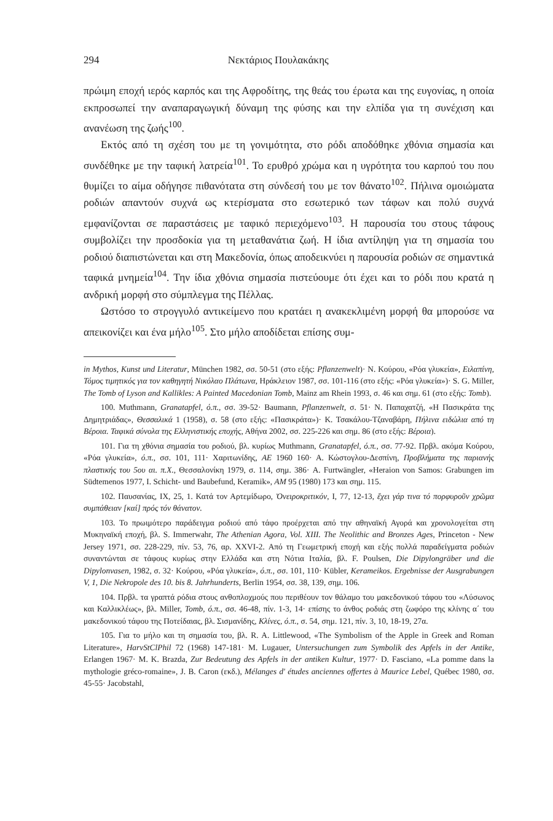294 Νεκτάριος Πουλακάκης
πρώιμη εποχή ιερός καρπός και της Αφροδίτης, της θεάς του έρωτα και της ευγονίας, η οποία εκπροσωπεί την αναπαραγωγική δύναμη της φύσης και την ελπίδα για τη συνέχιση και ανανέωση της ζωής<sup>100</sup>.
Εκτός από τη σχέση του με τη γονιμότητα, στο ρόδι αποδόθηκε χθόνια σημασία και συνδέθηκε με την ταφική λατρεία<sup>101</sup>. Το ερυθρό χρώμα και η υγρότητα του καρπού του που θυμίζει το αίμα οδήγησε πιθανότατα στη σύνδεσή του με τον θάνατο<sup>102</sup>. Πήλινα ομοιώματα ροδιών απαντούν συχνά ως κτερίσματα στο εσωτερικό των τάφων και πολύ συχνά εμφανίζονται σε παραστάσεις με ταφικό περιεχόμενο<sup>103</sup>. Η παρουσία του στους τάφους συμβολίζει την προσδοκία για τη μεταθανάτια ζωή. Η ίδια αντίληψη για τη σημασία του ροδιού διαπιστώνεται και στη Μακεδονία, όπως αποδεικνύει η παρουσία ροδιών σε σημαντικά ταφικά μνημεία<sup>104</sup>. Την ίδια χθόνια σημασία πιστεύουμε ότι έχει και το ρόδι που κρατά η ανδρική μορφή στο σύμπλεγμα της Πέλλας.
Ωστόσο το στρογγυλό αντικείμενο που κρατάει η ανακεκλιμένη μορφή θα μπορούσε να απεικονίζει και ένα μήλο<sup>105</sup>. Στο μήλο αποδίδεται επίσης συμ-
in Mythos, Kunst und Literatur, München 1982, σσ. 50-51 (στο εξής: Pflanzenwelt)· N. Κούρου, «Ρόα γλυκεία», Ειλαπίνη, Τόμος τιμητικός για τον καθηγητή Νικόλαο Πλάτωνα, Ηράκλειον 1987, σσ. 101-116 (στο εξής: «Ρόα γλυκεία»)· S. G. Miller, The Tomb of Lyson and Kallikles: A Painted Macedonian Tomb, Mainz am Rhein 1993, σ. 46 και σημ. 61 (στο εξής: Tomb).
100. Muthmann, Granatapfel, ό.π., σσ. 39-52· Baumann, Pflanzenwelt, σ. 51· Ν. Παπαχατζή, «Η Πασικράτα της Δημητριάδας», Θεσσαλικά 1 (1958), σ. 58 (στο εξής: «Πασικράτα»)· Κ. Τσακάλου-Τζαναβάρη, Πήλινα ειδώλια από τη Βέροια. Ταφικά σύνολα της Ελληνιστικής εποχής, Αθήνα 2002, σσ. 225-226 και σημ. 86 (στο εξής: Βέροια).
101. Για τη χθόνια σημασία του ροδιού, βλ. κυρίως Muthmann, Granatapfel, ό.π., σσ. 77-92. Πρβλ. ακόμα Κούρου, «Ρόα γλυκεία», ό.π., σσ. 101, 111· Χαριτωνίδης, ΑΕ 1960 160· Α. Κώστογλου-Δεσπίνη, Προβλήματα της παριανής πλαστικής του 5ου αι. π.Χ., Θεσσαλονίκη 1979, σ. 114, σημ. 386· A. Furtwängler, «Heraion von Samos: Grabungen im Südtemenos 1977, I. Schicht- und Baubefund, Keramik», AM 95 (1980) 173 και σημ. 115.
102. Παυσανίας, IX, 25, 1. Κατά τον Αρτεμίδωρο, Ὀνειροκριτικόν, I, 77, 12-13, ἔχει γάρ τινα τό πορφυροῦν χρῶμα συμπάθειαν [καί] πρός τόν θάνατον.
103. Το πρωιμότερο παράδειγμα ροδιού από τάφο προέρχεται από την αθηναϊκή Αγορά και χρονολογείται στη Μυκηναϊκή εποχή, βλ. S. Immerwahr, The Athenian Agora, Vol. XIII. The Neolithic and Bronzes Ages, Princeton - New Jersey 1971, σσ. 228-229, πίν. 53, 76, αρ. XXVI-2. Από τη Γεωμετρική εποχή και εξής πολλά παραδείγματα ροδιών συναντώνται σε τάφους κυρίως στην Ελλάδα και στη Νότια Ιταλία, βλ. F. Poulsen, Die Dipylongräber und die Dipylonvasen, 1982, σ. 32· Κούρου, «Ρόα γλυκεία», ό.π., σσ. 101, 110· Kübler, Kerameikos. Ergebnisse der Ausgrabungen V, 1, Die Nekropole des 10. bis 8. Jahrhunderts, Berlin 1954, σσ. 38, 139, σημ. 106.
104. Πρβλ. τα γραπτά ρόδια στους ανθοπλοχμούς που περιθέουν τον θάλαμο του μακεδονικού τάφου του «Λύσωνος και Καλλικλέως», βλ. Miller, Tomb, ό.π., σσ. 46-48, πίν. 1-3, 14· επίσης το άνθος ροδιάς στη ζωφόρο της κλίνης α΄ του μακεδονικού τάφου της Ποτείδαιας, βλ. Σισμανίδης, Κλίνες, ό.π., σ. 54, σημ. 121, πίν. 3, 10, 18-19, 27α.
105. Για το μήλο και τη σημασία του, βλ. R. A. Littlewood, «The Symbolism of the Apple in Greek and Roman Literature», HarvStClPhil 72 (1968) 147-181· M. Lugauer, Untersuchungen zum Symbolik des Apfels in der Antike, Erlangen 1967· M. K. Brazda, Zur Bedeutung des Apfels in der antiken Kultur, 1977· D. Fasciano, «La pomme dans la mythologie gréco-romaine», J. B. Caron (εκδ.), Mélanges d' études anciennes offertes à Maurice Lebel, Québec 1980, σσ. 45-55· Jacobstahl,